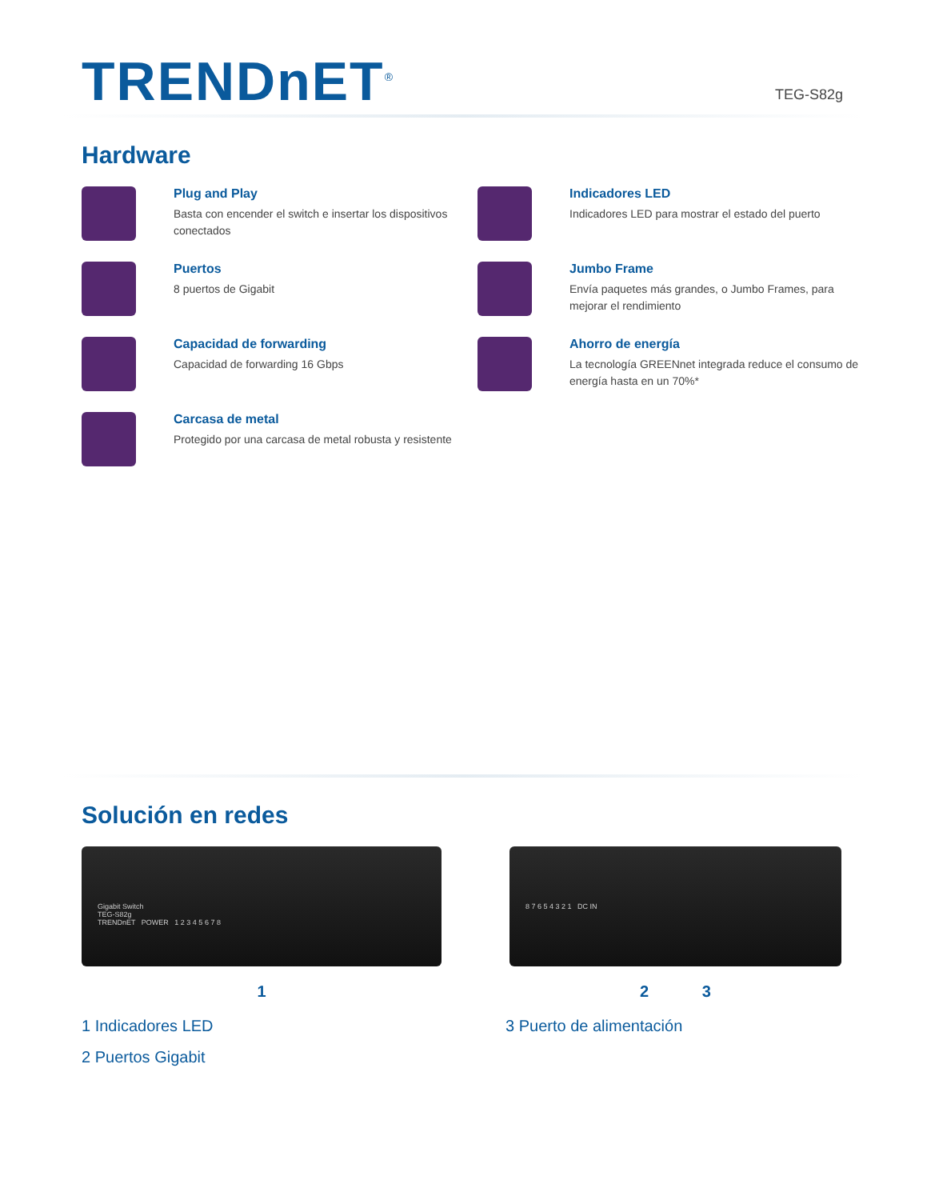TRENDnET<sup>®</sup>
TEG-S82g
Hardware
Plug and Play
Basta con encender el switch e insertar los dispositivos conectados
Indicadores LED
Indicadores LED para mostrar el estado del puerto
Puertos
8 puertos de Gigabit
Jumbo Frame
Envía paquetes más grandes, o Jumbo Frames, para mejorar el rendimiento
Capacidad de forwarding
Capacidad de forwarding 16 Gbps
Ahorro de energía
La tecnología GREENnet integrada reduce el consumo de energía hasta en un 70%*
Carcasa de metal
Protegido por una carcasa de metal robusta y resistente
Solución en redes
Gigabit Switch
TEG-S82g
TRENDnET POWER 1 2 3 4 5 6 7 8
1
8 7 6 5 4 3 2 1 DC IN
2 3
1 Indicadores LED
3 Puerto de alimentación
2 Puertos Gigabit